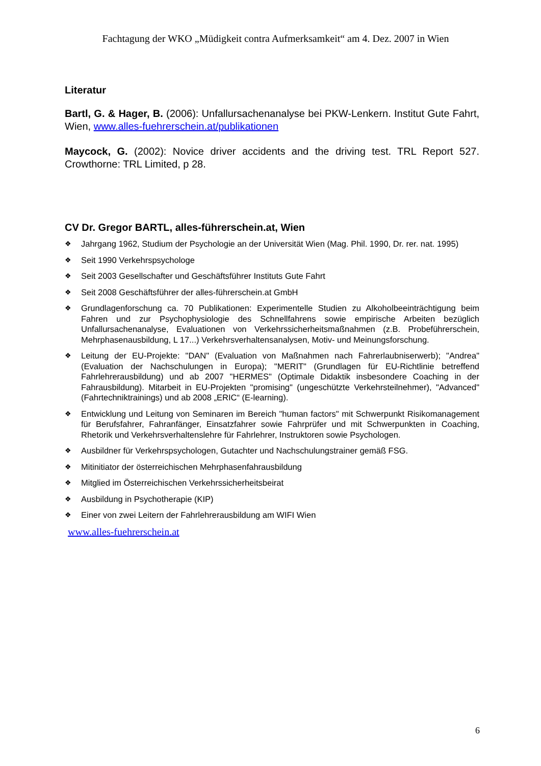Fachtagung der WKO „Müdigkeit contra Aufmerksamkeit“ am 4. Dez. 2007 in Wien
Literatur
Bartl, G. & Hager, B. (2006): Unfallursachenanalyse bei PKW-Lenkern. Institut Gute Fahrt, Wien, www.alles-fuehrerschein.at/publikationen
Maycock, G. (2002): Novice driver accidents and the driving test. TRL Report 527. Crowthorne: TRL Limited, p 28.
CV Dr. Gregor BARTL, alles-führerschein.at, Wien
❖ Jahrgang 1962, Studium der Psychologie an der Universität Wien (Mag. Phil. 1990, Dr. rer. nat. 1995)
❖ Seit 1990 Verkehrspsychologe
❖ Seit 2003 Gesellschafter und Geschäftsführer Instituts Gute Fahrt
❖ Seit 2008 Geschäftsführer der alles-führerschein.at GmbH
❖ Grundlagenforschung ca. 70 Publikationen: Experimentelle Studien zu Alkoholbeeinträchtigung beim Fahren und zur Psychophysiologie des Schnellfahrens sowie empirische Arbeiten bezüglich Unfallursachenanalyse, Evaluationen von Verkehrssicherheitsmaßnahmen (z.B. Probeführerschein, Mehrphasenausbildung, L 17...) Verkehrsverhaltensanalysen, Motiv- und Meinungsforschung.
❖ Leitung der EU-Projekte: "DAN" (Evaluation von Maßnahmen nach Fahrerlaubniserwerb); "Andrea" (Evaluation der Nachschulungen in Europa); "MERIT" (Grundlagen für EU-Richtlinie betreffend Fahrlehrerausbildung) und ab 2007 "HERMES" (Optimale Didaktik insbesondere Coaching in der Fahrausbildung). Mitarbeit in EU-Projekten "promising" (ungeschützte Verkehrsteilnehmer), "Advanced" (Fahrtechniktrainings) und ab 2008 „ERIC“ (E-learning).
❖ Entwicklung und Leitung von Seminaren im Bereich "human factors" mit Schwerpunkt Risikomanagement für Berufsfahrer, Fahranfänger, Einsatzfahrer sowie Fahrprüfer und mit Schwerpunkten in Coaching, Rhetorik und Verkehrsverhaltenslehre für Fahrlehrer, Instruktoren sowie Psychologen.
❖ Ausbildner für Verkehrspsychologen, Gutachter und Nachschulungstrainer gemäß FSG.
❖ Mitinitiator der österreichischen Mehrphasenfahrausbildung
❖ Mitglied im Österreichischen Verkehrssicherheitsbeirat
❖ Ausbildung in Psychotherapie (KIP)
❖ Einer von zwei Leitern der Fahrlehrerausbildung am WIFI Wien
www.alles-fuehrerschein.at
6